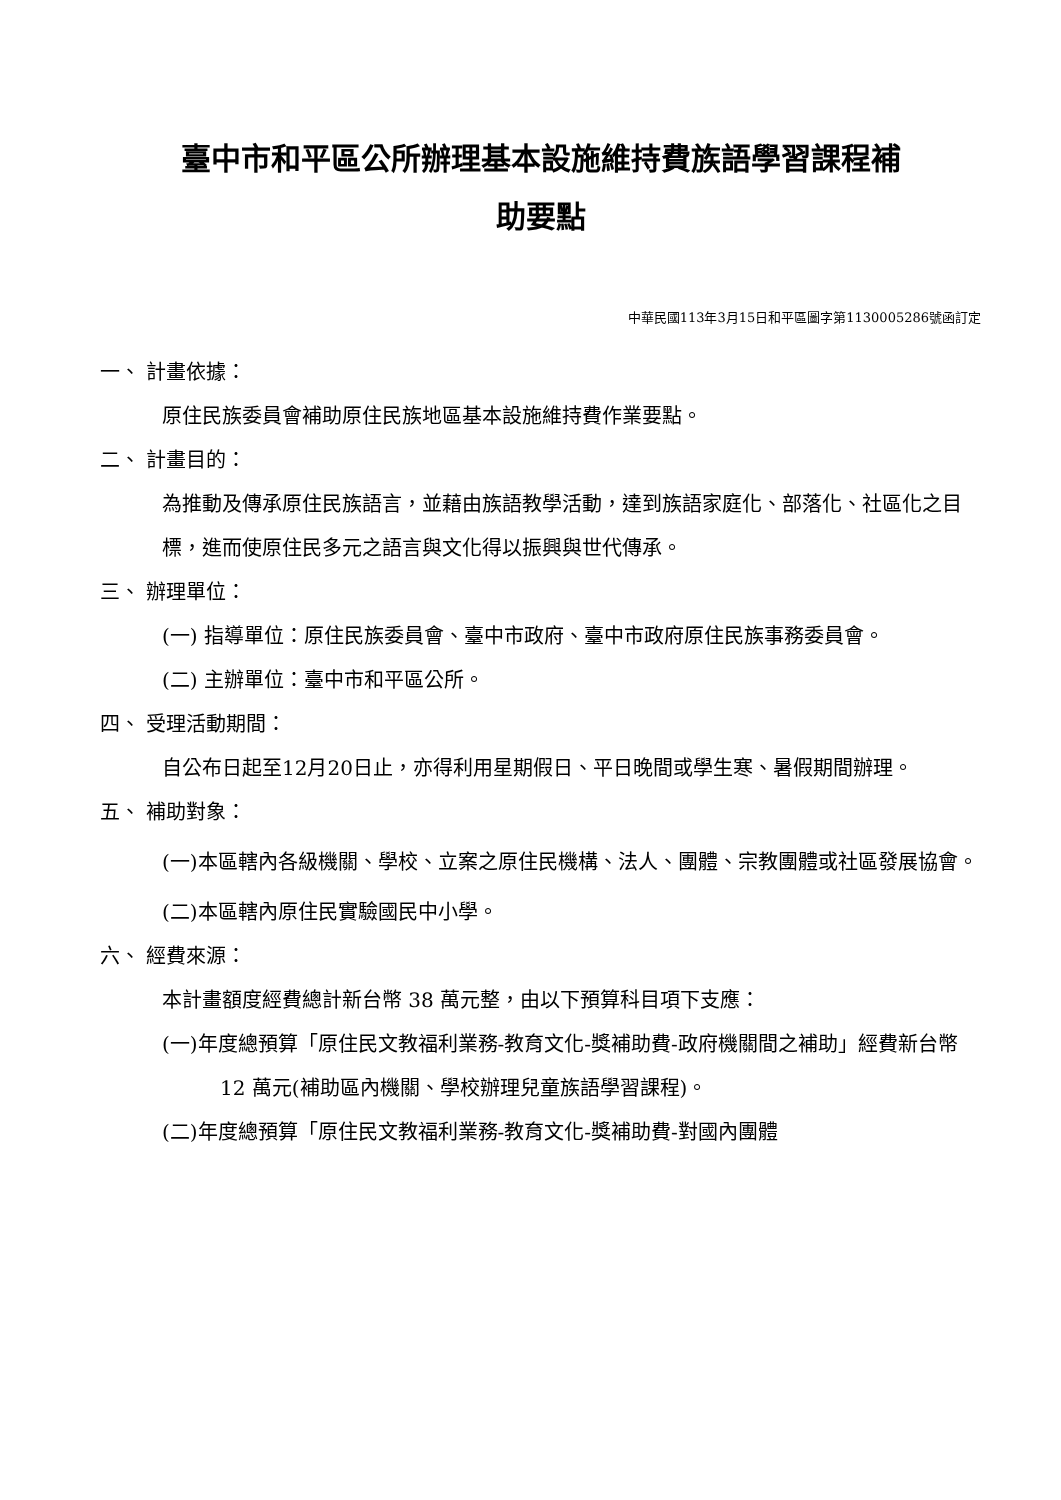臺中市和平區公所辦理基本設施維持費族語學習課程補
助要點
中華民國113年3月15日和平區圖字第1130005286號函訂定
一、 計畫依據：
原住民族委員會補助原住民族地區基本設施維持費作業要點。
二、 計畫目的：
為推動及傳承原住民族語言，並藉由族語教學活動，達到族語家庭化、部落化、社區化之目標，進而使原住民多元之語言與文化得以振興與世代傳承。
三、 辦理單位：
(一) 指導單位：原住民族委員會、臺中市政府、臺中市政府原住民族事務委員會。
(二) 主辦單位：臺中市和平區公所。
四、 受理活動期間：
自公布日起至12月20日止，亦得利用星期假日、平日晚間或學生寒、暑假期間辦理。
五、 補助對象：
(一)本區轄內各級機關、學校、立案之原住民機構、法人、團體、宗教團體或社區發展協會。
(二)本區轄內原住民實驗國民中小學。
六、 經費來源：
本計畫額度經費總計新台幣 38 萬元整，由以下預算科目項下支應：
(一)年度總預算「原住民文教福利業務-教育文化-獎補助費-政府機關間之補助」經費新台幣 12 萬元(補助區內機關、學校辦理兒童族語學習課程)。
(二)年度總預算「原住民文教福利業務-教育文化-獎補助費-對國內團體